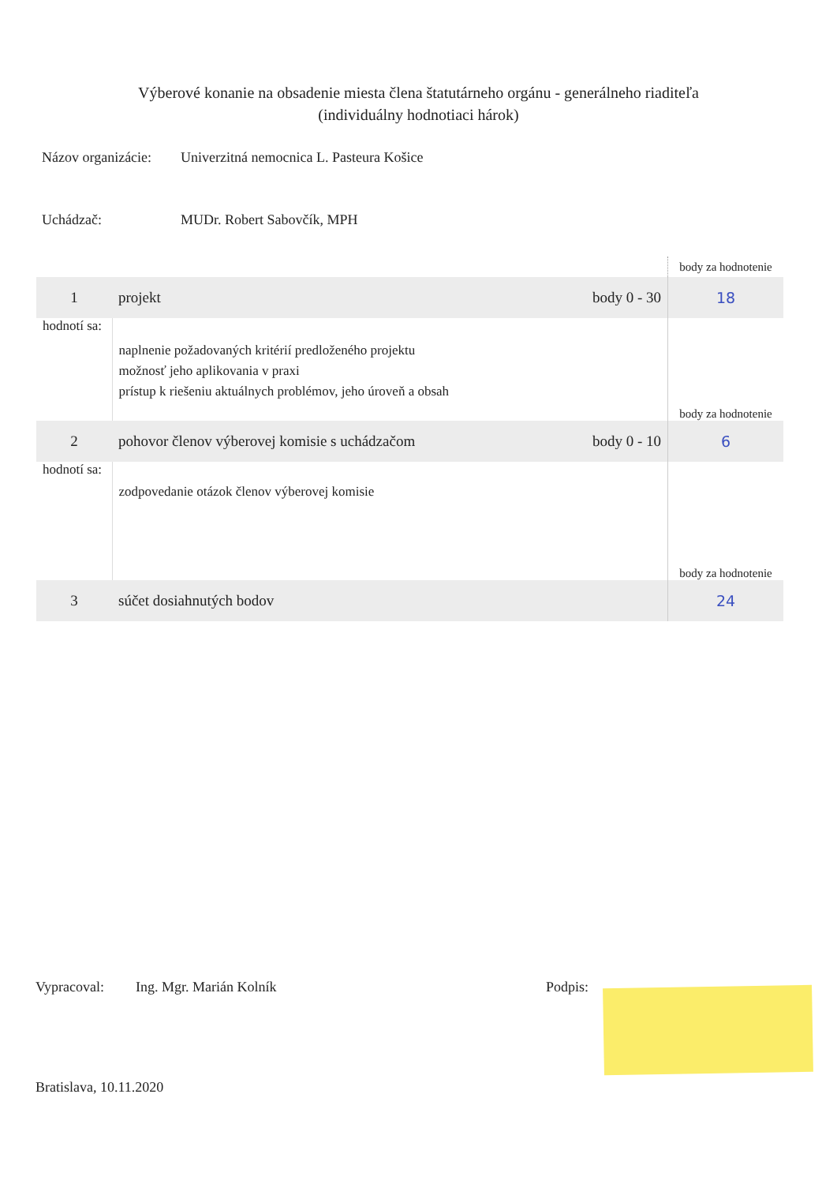Výberové konanie na obsadenie miesta člena štatutárneho orgánu - generálneho riaditeľa
(individuálny hodnotiaci hárok)
Názov organizácie:
Univerzitná nemocnica L. Pasteura Košice
Uchádzač: MUDr. Robert Sabovčík, MPH
| | | | body za hodnotenie |
| 1 | projekt | body 0 - 30 | 18 |
| hodnotí sa: | naplnenie požadovaných kritérií predloženého projektu možnosť jeho aplikovania v praxi prístup k riešeniu aktuálnych problémov, jeho úroveň a obsah | | body za hodnotenie |
| 2 | pohovor členov výberovej komisie s uchádzačom | body 0 - 10 | 6 |
| hodnotí sa: | zodpovedanie otázok členov výberovej komisie | | body za hodnotenie |
| 3 | súčet dosiahnutých bodov | | 24 |
Vypracoval: Ing. Mgr. Marián Kolník Podpis:
Bratislava, 10.11.2020